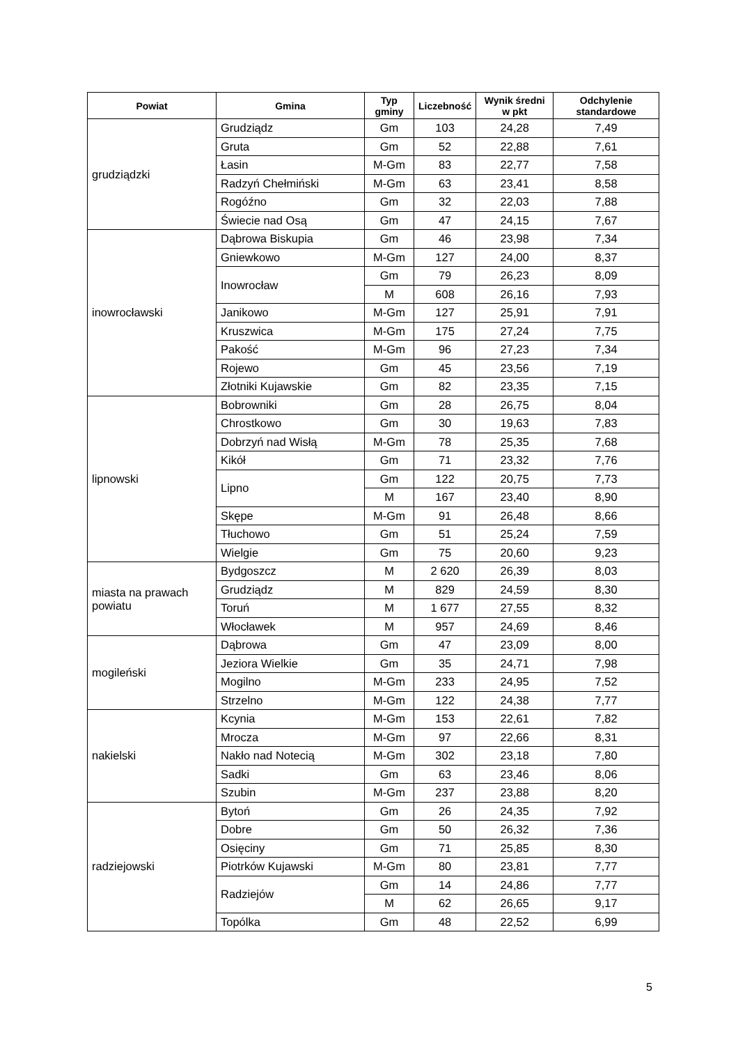| Powiat | Gmina | Typ gminy | Liczebność | Wynik średni w pkt | Odchylenie standardowe |
| --- | --- | --- | --- | --- | --- |
| grudziądzki | Grudziądz | Gm | 103 | 24,28 | 7,49 |
| | Gruta | Gm | 52 | 22,88 | 7,61 |
| | Łasin | M-Gm | 83 | 22,77 | 7,58 |
| | Radzyń Chełmiński | M-Gm | 63 | 23,41 | 8,58 |
| | Rogóźno | Gm | 32 | 22,03 | 7,88 |
| | Świecie nad Osą | Gm | 47 | 24,15 | 7,67 |
| inowrocławski | Dąbrowa Biskupia | Gm | 46 | 23,98 | 7,34 |
| | Gniewkowo | M-Gm | 127 | 24,00 | 8,37 |
| | Inowrocław | Gm | 79 | 26,23 | 8,09 |
| | | M | 608 | 26,16 | 7,93 |
| | Janikowo | M-Gm | 127 | 25,91 | 7,91 |
| | Kruszwica | M-Gm | 175 | 27,24 | 7,75 |
| | Pakość | M-Gm | 96 | 27,23 | 7,34 |
| | Rojewo | Gm | 45 | 23,56 | 7,19 |
| | Złotniki Kujawskie | Gm | 82 | 23,35 | 7,15 |
| lipnowski | Bobrowniki | Gm | 28 | 26,75 | 8,04 |
| | Chrostkowo | Gm | 30 | 19,63 | 7,83 |
| | Dobrzyń nad Wisłą | M-Gm | 78 | 25,35 | 7,68 |
| | Kikół | Gm | 71 | 23,32 | 7,76 |
| | Lipno | Gm | 122 | 20,75 | 7,73 |
| | | M | 167 | 23,40 | 8,90 |
| | Skępe | M-Gm | 91 | 26,48 | 8,66 |
| | Tłuchowo | Gm | 51 | 25,24 | 7,59 |
| | Wielgie | Gm | 75 | 20,60 | 9,23 |
| miasta na prawach powiatu | Bydgoszcz | M | 2 620 | 26,39 | 8,03 |
| | Grudziądz | M | 829 | 24,59 | 8,30 |
| | Toruń | M | 1 677 | 27,55 | 8,32 |
| | Włocławek | M | 957 | 24,69 | 8,46 |
| mogileński | Dąbrowa | Gm | 47 | 23,09 | 8,00 |
| | Jeziora Wielkie | Gm | 35 | 24,71 | 7,98 |
| | Mogilno | M-Gm | 233 | 24,95 | 7,52 |
| | Strzelno | M-Gm | 122 | 24,38 | 7,77 |
| nakielski | Kcynia | M-Gm | 153 | 22,61 | 7,82 |
| | Mrocza | M-Gm | 97 | 22,66 | 8,31 |
| | Nakło nad Notecią | M-Gm | 302 | 23,18 | 7,80 |
| | Sadki | Gm | 63 | 23,46 | 8,06 |
| | Szubin | M-Gm | 237 | 23,88 | 8,20 |
| radziejowski | Bytoń | Gm | 26 | 24,35 | 7,92 |
| | Dobre | Gm | 50 | 26,32 | 7,36 |
| | Osięciny | Gm | 71 | 25,85 | 8,30 |
| | Piotrków Kujawski | M-Gm | 80 | 23,81 | 7,77 |
| | Radziejów | Gm | 14 | 24,86 | 7,77 |
| | | M | 62 | 26,65 | 9,17 |
| | Topólka | Gm | 48 | 22,52 | 6,99 |
5